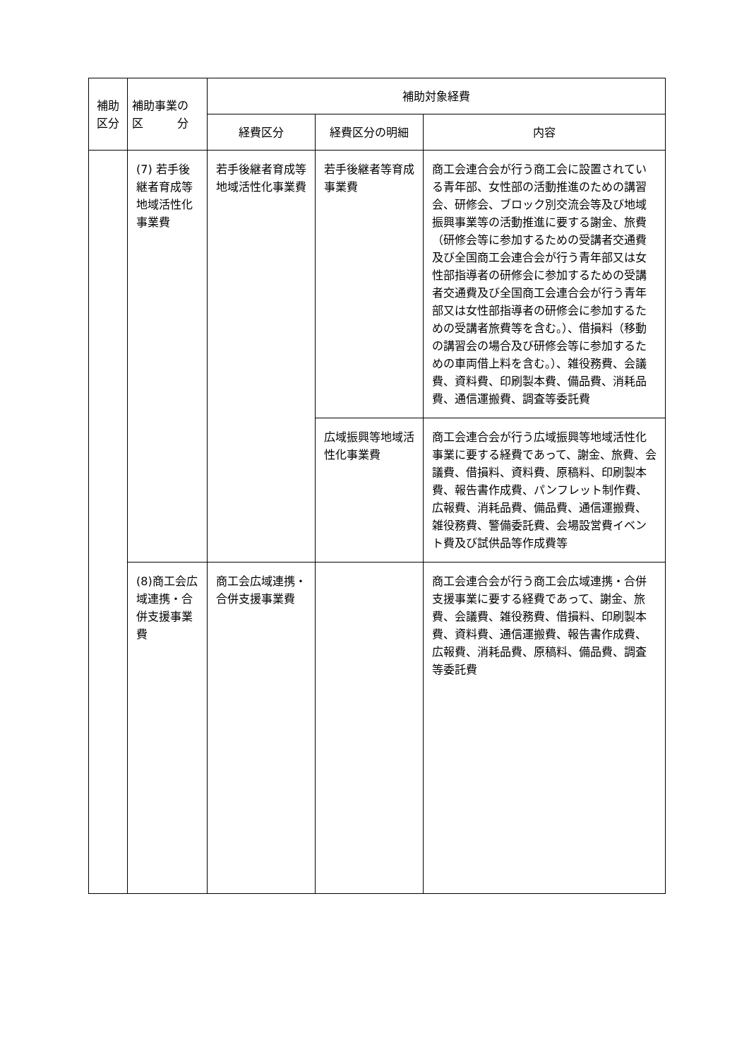| 補助 区分 | 補助事業の 区 分 | 補助対象経費 | | |
| --- | --- | --- | --- | --- |
| | | 経費区分 | 経費区分の明細 | 内容 |
| | (7) 若手後継者育成等地域活性化事業費 | 若手後継者育成等地域活性化事業費 | 若手後継者等育成事業費 | 商工会連合会が行う商工会に設置されている青年部、女性部の活動推進のための講習会、研修会、ブロック別交流会等及び地域振興事業等の活動推進に要する謝金、旅費（研修会等に参加するための受講者交通費及び全国商工会連合会が行う青年部又は女性部指導者の研修会に参加するための受講者交通費及び全国商工会連合会が行う青年部又は女性部指導者の研修会に参加するための受講者旅費等を含む。）、借損料（移動の講習会の場合及び研修会等に参加するための車両借上料を含む。）、雑役務費、会議費、資料費、印刷製本費、備品費、消耗品費、通信運搬費、調査等委託費 |
| | | | 広域振興等地域活性化事業費 | 商工会連合会が行う広域振興等地域活性化事業に要する経費であって、謝金、旅費、会議費、借損料、資料費、原稿料、印刷製本費、報告書作成費、パンフレット制作費、広報費、消耗品費、備品費、通信運搬費、雑役務費、警備委託費、会場設営費イベント費及び試供品等作成費等 |
| | (8)商工会広域連携・合併支援事業費 | 商工会広域連携・合併支援事業費 | | 商工会連合会が行う商工会広域連携・合併支援事業に要する経費であって、謝金、旅費、会議費、雑役務費、借損料、印刷製本費、資料費、通信運搬費、報告書作成費、広報費、消耗品費、原稿料、備品費、調査等委託費 |